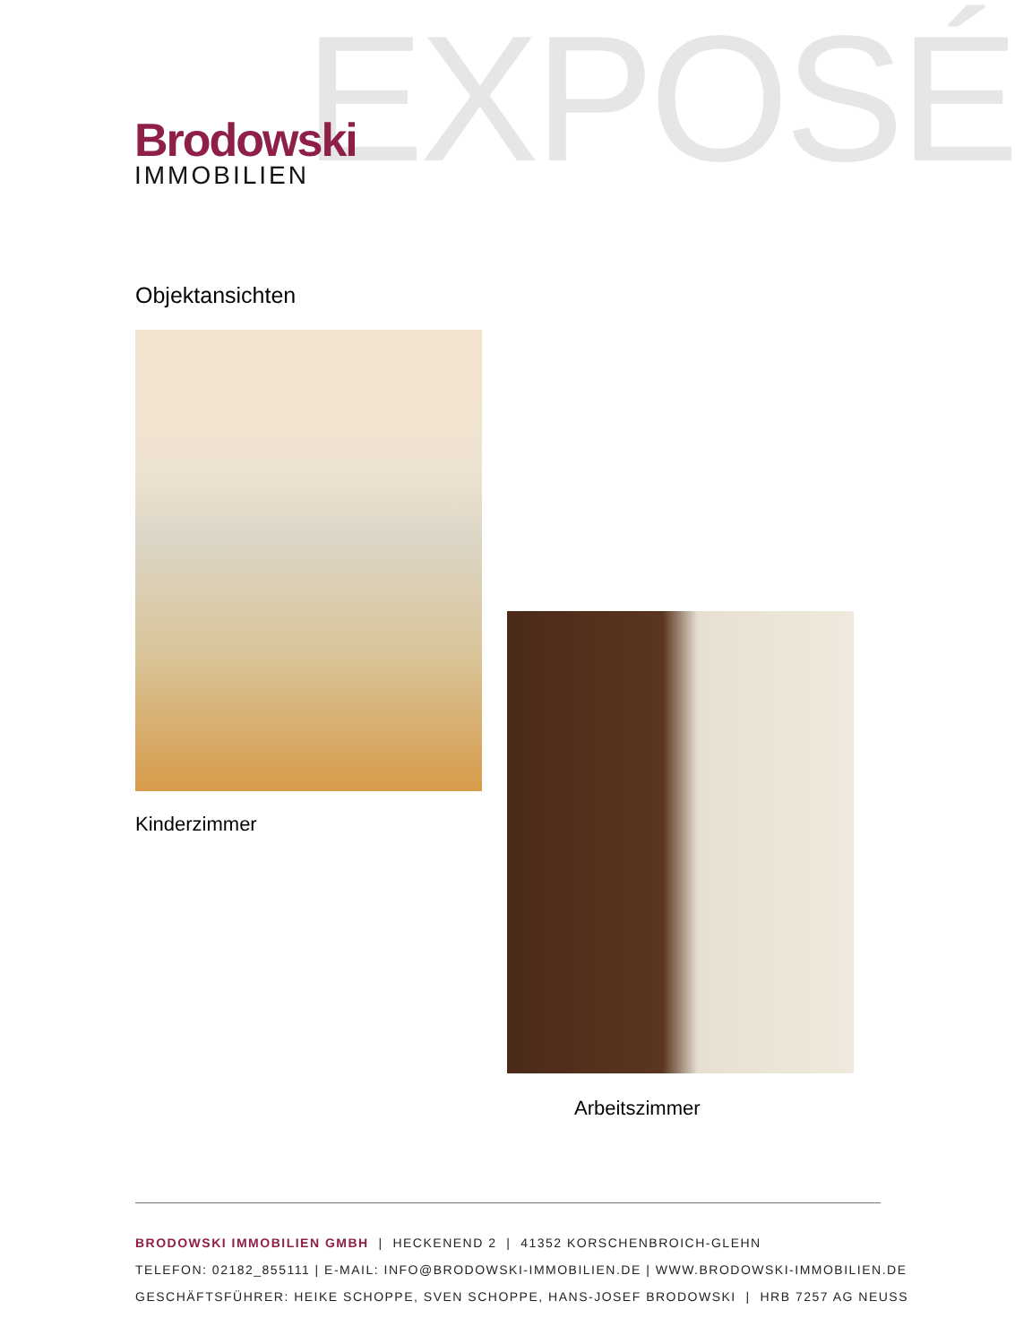EXPOSÉ
Brodowski
IMMOBILIEN
Objektansichten
Kinderzimmer
Arbeitszimmer
BRODOWSKI IMMOBILIEN GMBH | HECKENEND 2 | 41352 KORSCHENBROICH-GLEHN
TELEFON: 02182_855111 | E-MAIL: INFO@BRODOWSKI-IMMOBILIEN.DE | WWW.BRODOWSKI-IMMOBILIEN.DE
GESCHÄFTSFÜHRER: HEIKE SCHOPPE, SVEN SCHOPPE, HANS-JOSEF BRODOWSKI | HRB 7257 AG NEUSS